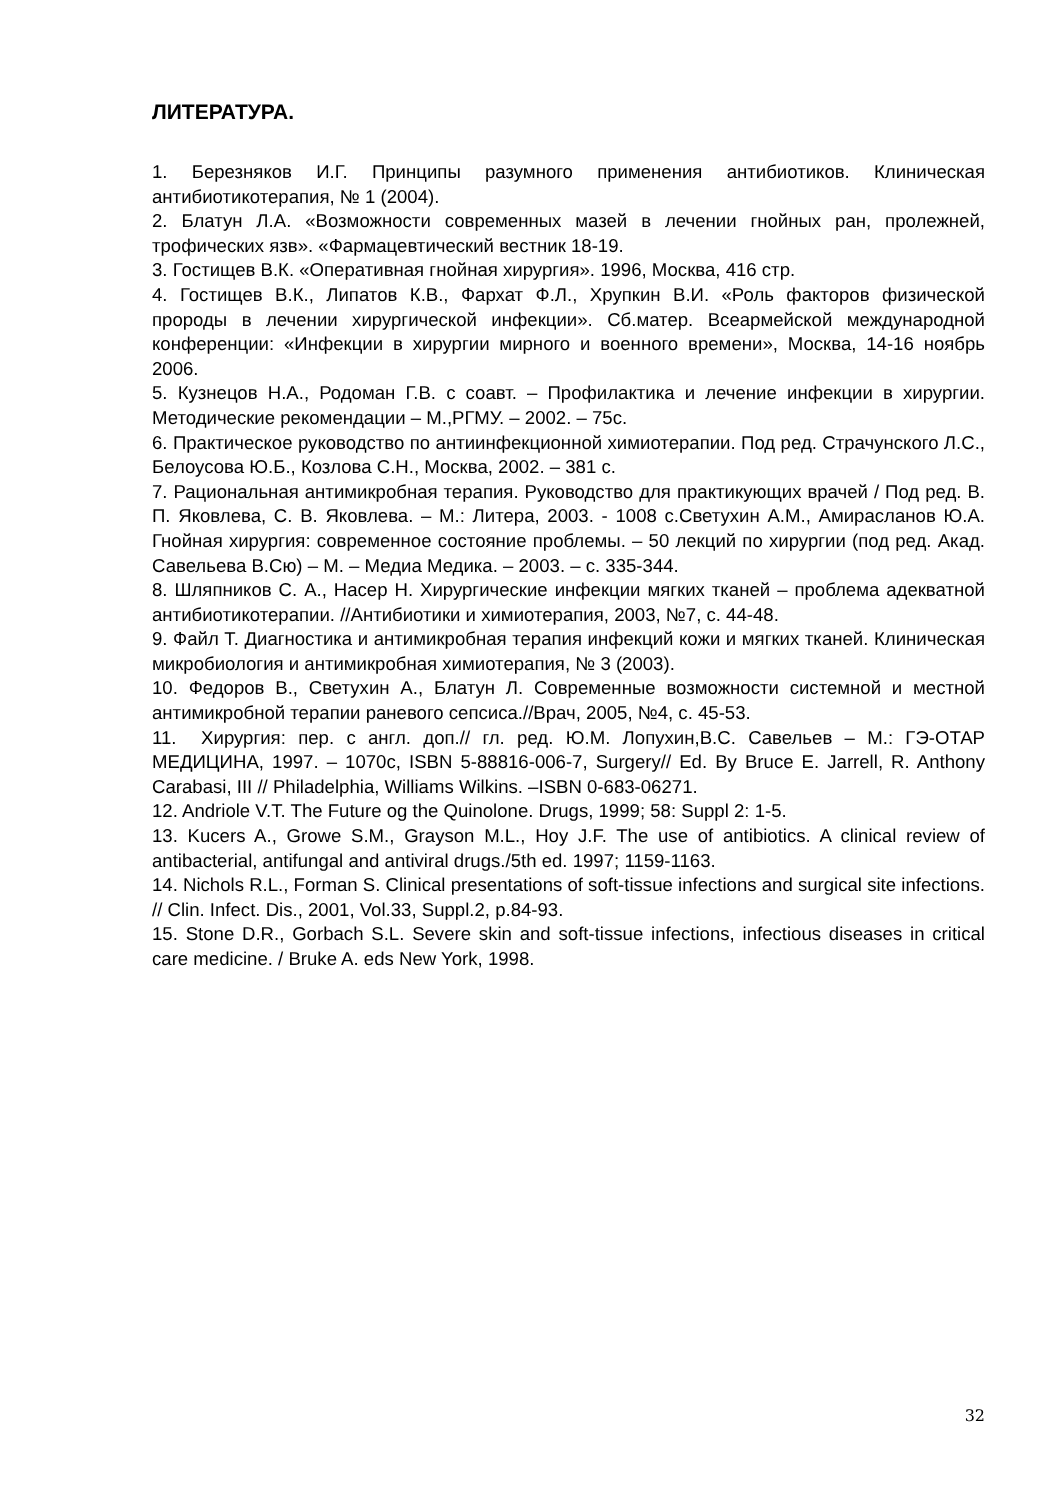ЛИТЕРАТУРА.
1. Березняков И.Г. Принципы разумного применения антибиотиков. Клиническая антибиотикотерапия, № 1 (2004).
2. Блатун Л.А. «Возможности современных мазей в лечении гнойных ран, пролежней, трофических язв». «Фармацевтический вестник 18-19.
3. Гостищев В.К. «Оперативная гнойная хирургия». 1996, Москва, 416 стр.
4. Гостищев В.К., Липатов К.В., Фархат Ф.Л., Хрупкин В.И. «Роль факторов физической пророды в лечении хирургической инфекции». Сб.матер. Всеармейской международной конференции: «Инфекции в хирургии мирного и военного времени», Москва, 14-16 ноябрь 2006.
5. Кузнецов Н.А., Родоман Г.В. с соавт. – Профилактика и лечение инфекции в хирургии. Методические рекомендации – М.,РГМУ. – 2002. – 75с.
6. Практическое руководство по антиинфекционной химиотерапии. Под ред. Страчунского Л.С., Белоусова Ю.Б., Козлова С.Н., Москва, 2002. – 381 с.
7. Рациональная антимикробная терапия. Руководство для практикующих врачей / Под ред. В. П. Яковлева, С. В. Яковлева. – М.: Литера, 2003. - 1008 с.Светухин А.М., Амирасланов Ю.А. Гнойная хирургия: современное состояние проблемы. – 50 лекций по хирургии (под ред. Акад. Савельева В.Сю) – М. – Медиа Медика. – 2003. – с. 335-344.
8. Шляпников С. А., Насер Н. Хирургические инфекции мягких тканей – проблема адекватной антибиотикотерапии. //Антибиотики и химиотерапия, 2003, №7, с. 44-48.
9. Файл Т. Диагностика и антимикробная терапия инфекций кожи и мягких тканей. Клиническая микробиология и антимикробная химиотерапия, № 3 (2003).
10. Федоров В., Светухин А., Блатун Л. Современные возможности системной и местной антимикробной терапии раневого сепсиса.//Врач, 2005, №4, с. 45-53.
11. Хирургия: пер. с англ. доп.// гл. ред. Ю.М. Лопухин,В.С. Савельев – М.: ГЭ-ОТАР МЕДИЦИНА, 1997. – 1070с, ISBN 5-88816-006-7, Surgery// Ed. By Bruce E. Jarrell, R. Anthony Carabasi, III // Philadelphia, Williams Wilkins. –ISBN 0-683-06271.
12. Andriole V.T. The Future og the Quinolone. Drugs, 1999; 58: Suppl 2: 1-5.
13. Kucers A., Growe S.M., Grayson M.L., Hoy J.F. The use of antibiotics. A clinical review of antibacterial, antifungal and antiviral drugs./5th ed. 1997; 1159-1163.
14. Nichols R.L., Forman S. Clinical presentations of soft-tissue infections and surgical site infections. // Clin. Infect. Dis., 2001, Vol.33, Suppl.2, p.84-93.
15. Stone D.R., Gorbach S.L. Severe skin and soft-tissue infections, infectious diseases in critical care medicine. / Bruke A. eds New York, 1998.
32